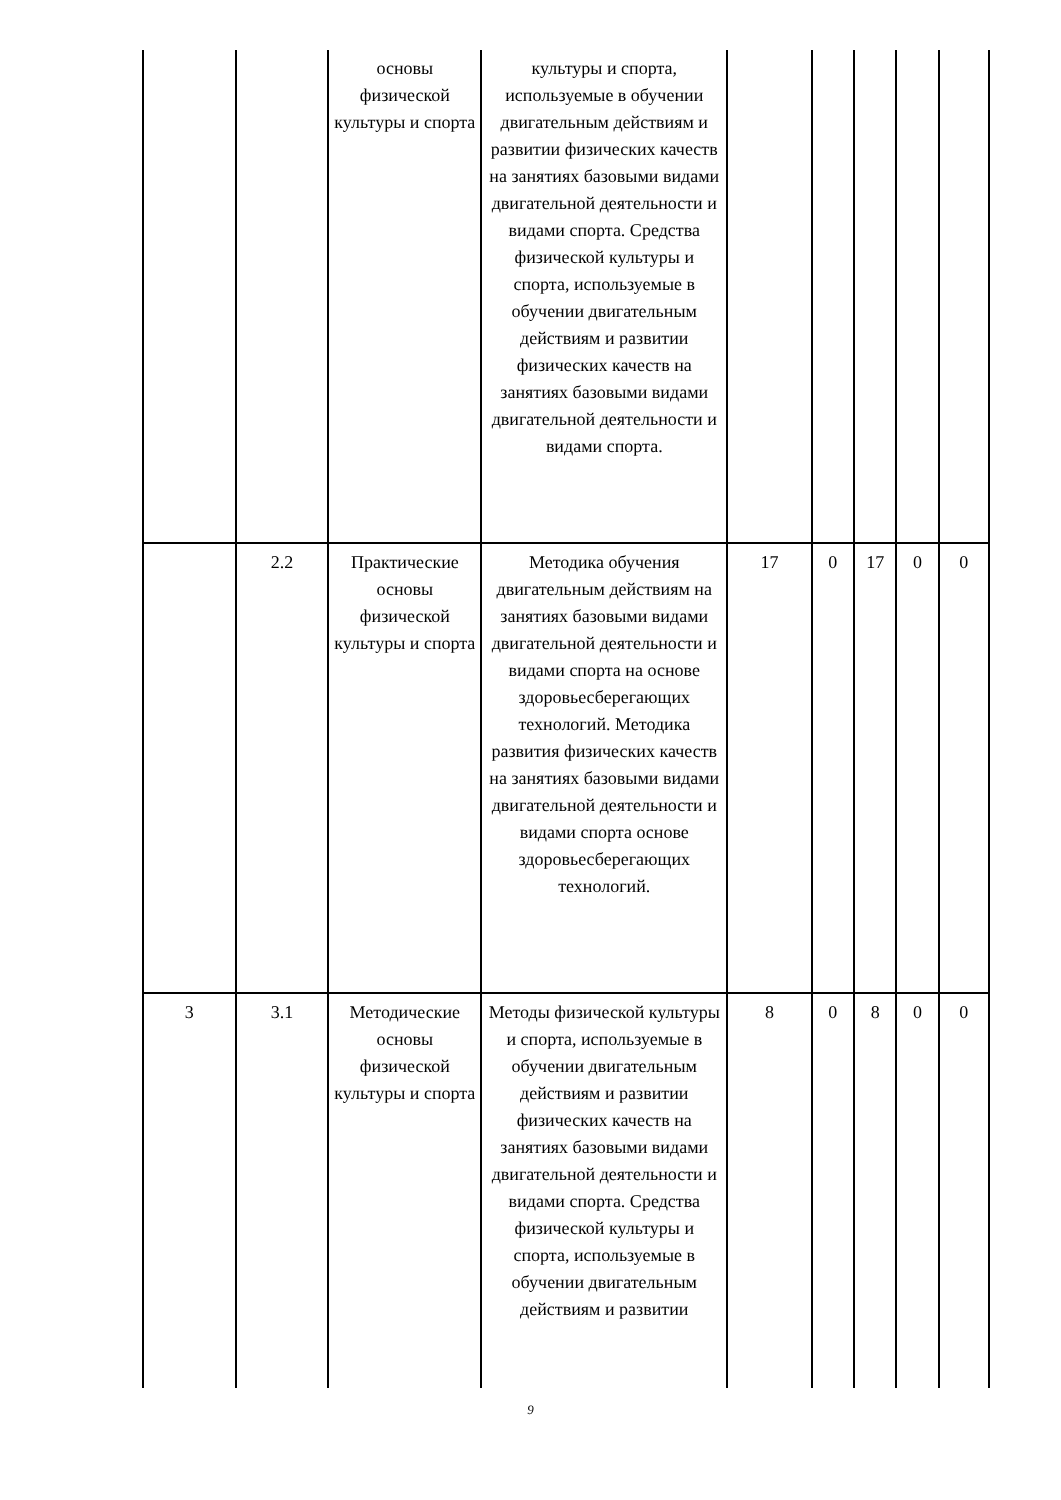| | | основы физической культуры и спорта | культуры и спорта, используемые в обучении двигательным действиям и развитии физических качеств на занятиях базовыми видами двигательной деятельности и видами спорта. Средства физической культуры и спорта, используемые в обучении двигательным действиям и развитии физических качеств на занятиях базовыми видами двигательной деятельности и видами спорта. | | | | | |
| | 2.2 | Практические основы физической культуры и спорта | Методика обучения двигательным действиям на занятиях базовыми видами двигательной деятельности и видами спорта на основе здоровьесберегающих технологий. Методика развития физических качеств на занятиях базовыми видами двигательной деятельности и видами спорта основе здоровьесберегающих технологий. | 17 | 0 | 17 | 0 | 0 |
| 3 | 3.1 | Методические основы физической культуры и спорта | Методы физической культуры и спорта, используемые в обучении двигательным действиям и развитии физических качеств на занятиях базовыми видами двигательной деятельности и видами спорта. Средства физической культуры и спорта, используемые в обучении двигательным действиям и развитии | 8 | 0 | 8 | 0 | 0 |
9